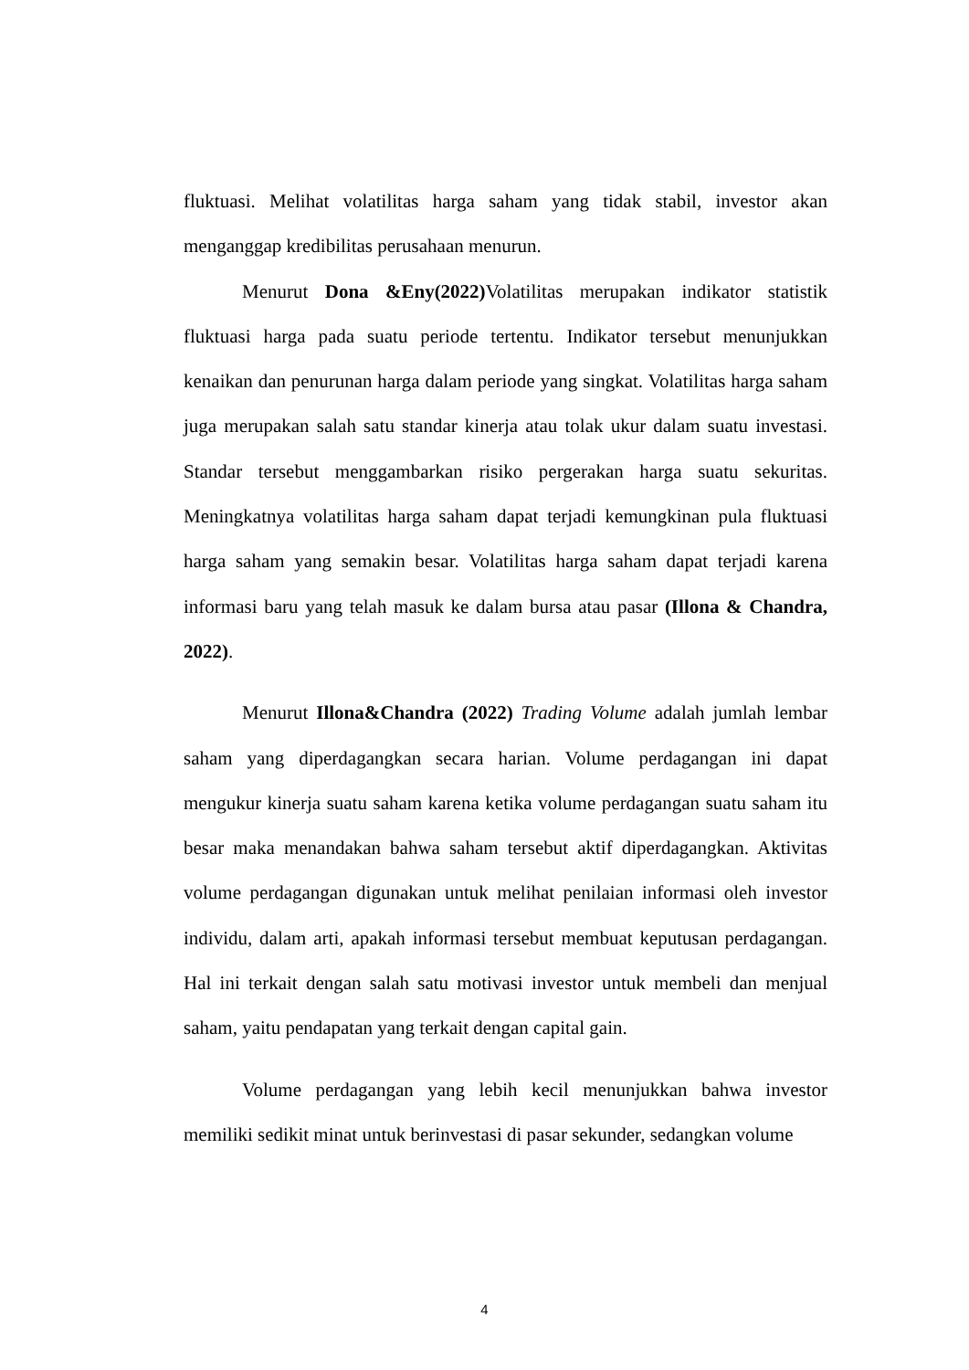fluktuasi. Melihat volatilitas harga saham yang tidak stabil, investor akan menganggap kredibilitas perusahaan menurun.
Menurut Dona &Eny(2022) Volatilitas merupakan indikator statistik fluktuasi harga pada suatu periode tertentu. Indikator tersebut menunjukkan kenaikan dan penurunan harga dalam periode yang singkat. Volatilitas harga saham juga merupakan salah satu standar kinerja atau tolak ukur dalam suatu investasi. Standar tersebut menggambarkan risiko pergerakan harga suatu sekuritas. Meningkatnya volatilitas harga saham dapat terjadi kemungkinan pula fluktuasi harga saham yang semakin besar. Volatilitas harga saham dapat terjadi karena informasi baru yang telah masuk ke dalam bursa atau pasar (Illona & Chandra, 2022).
Menurut Illona&Chandra (2022) Trading Volume adalah jumlah lembar saham yang diperdagangkan secara harian. Volume perdagangan ini dapat mengukur kinerja suatu saham karena ketika volume perdagangan suatu saham itu besar maka menandakan bahwa saham tersebut aktif diperdagangkan. Aktivitas volume perdagangan digunakan untuk melihat penilaian informasi oleh investor individu, dalam arti, apakah informasi tersebut membuat keputusan perdagangan. Hal ini terkait dengan salah satu motivasi investor untuk membeli dan menjual saham, yaitu pendapatan yang terkait dengan capital gain.
Volume perdagangan yang lebih kecil menunjukkan bahwa investor memiliki sedikit minat untuk berinvestasi di pasar sekunder, sedangkan volume
4